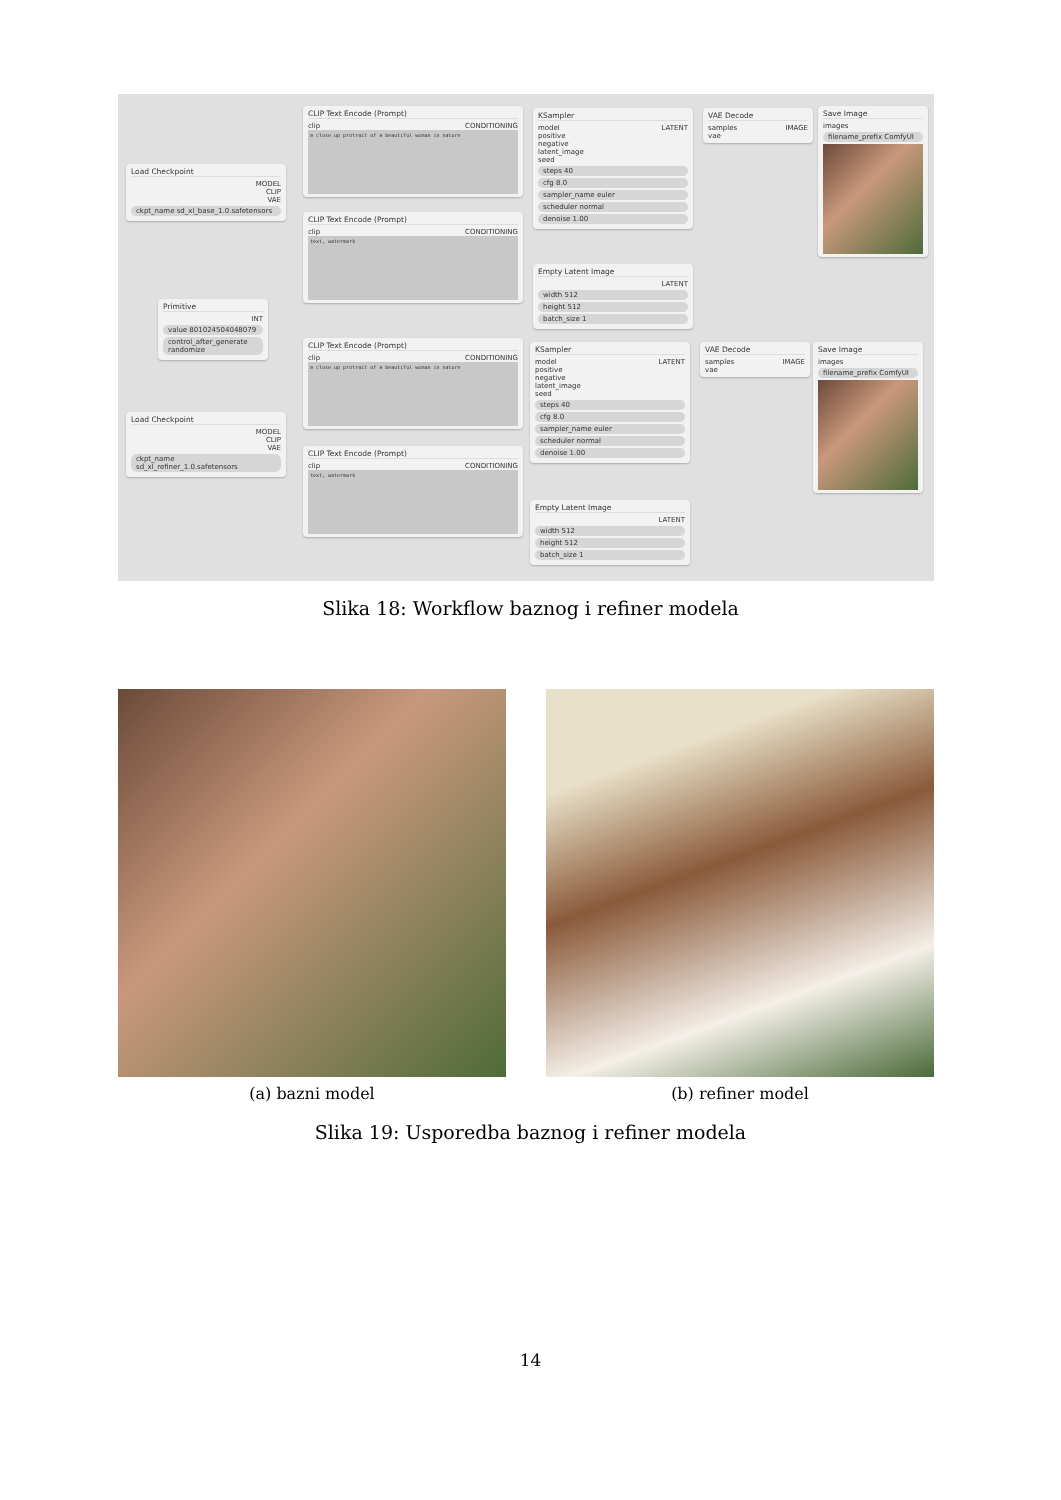Load Checkpoint
MODEL
CLIP
VAE
ckpt_name sd_xl_base_1.0.safetensors
CLIP Text Encode (Prompt)
clip CONDITIONING
a close up protrait of a beautiful woman in nature
CLIP Text Encode (Prompt)
clip CONDITIONING
text, watermark
Primitive
INT
value 801024504048079
control_after_generate randomize
KSampler
model LATENT
positive
negative
latent_image
seed
steps 40
cfg 8.0
sampler_name euler
scheduler normal
denoise 1.00
Empty Latent Image
LATENT
width 512
height 512
batch_size 1
VAE Decode
samples IMAGE
vae
Save Image
images
filename_prefix ComfyUI
Load Checkpoint
MODEL
CLIP
VAE
ckpt_name sd_xl_refiner_1.0.safetensors
CLIP Text Encode (Prompt)
clip CONDITIONING
a close up protrait of a beautiful woman in nature
CLIP Text Encode (Prompt)
clip CONDITIONING
text, watermark
KSampler
model LATENT
positive
negative
latent_image
seed
steps 40
cfg 8.0
sampler_name euler
scheduler normal
denoise 1.00
Empty Latent Image
LATENT
width 512
height 512
batch_size 1
VAE Decode
samples IMAGE
vae
Save Image
images
filename_prefix ComfyUI
Slika 18: Workflow baznog i refiner modela
(a) bazni model (b) refiner model
Slika 19: Usporedba baznog i refiner modela
14